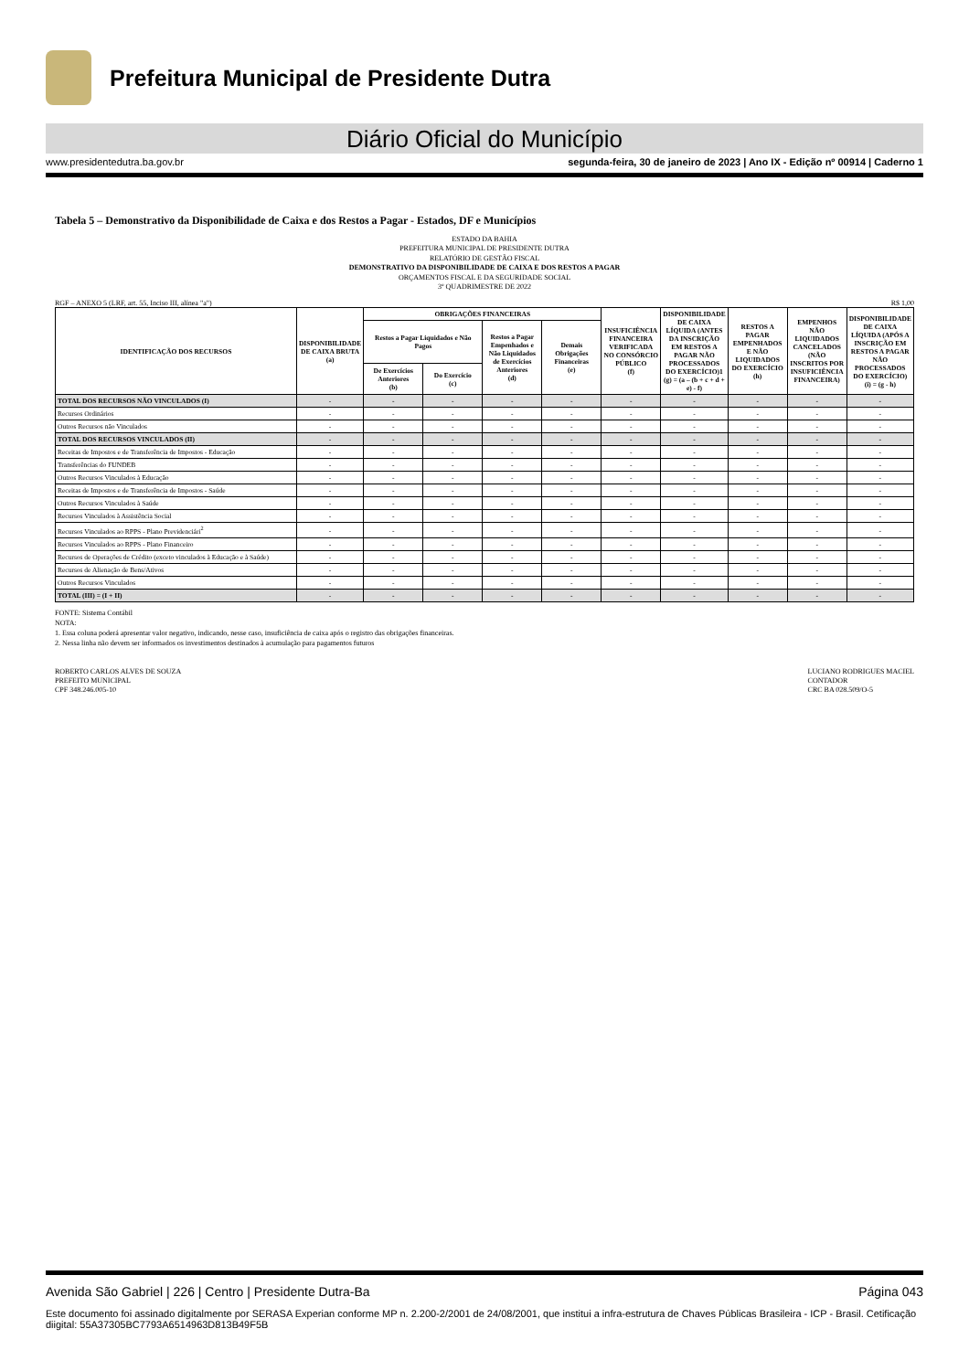Prefeitura Municipal de Presidente Dutra
Diário Oficial do Município
www.presidentedutra.ba.gov.br segunda-feira, 30 de janeiro de 2023 | Ano IX - Edição nº 00914 | Caderno 1
Tabela 5 – Demonstrativo da Disponibilidade de Caixa e dos Restos a Pagar - Estados, DF e Municípios
ESTADO DA BAHIA
PREFEITURA MUNICIPAL DE PRESIDENTE DUTRA
RELATÓRIO DE GESTÃO FISCAL
DEMONSTRATIVO DA DISPONIBILIDADE DE CAIXA E DOS RESTOS A PAGAR
ORÇAMENTOS FISCAL E DA SEGURIDADE SOCIAL
3º QUADRIMESTRE DE 2022
RGF – ANEXO 5 (LRF, art. 55, Inciso III, alínea "a") R$ 1,00
| IDENTIFICAÇÃO DOS RECURSOS | DISPONIBILIDADE DE CAIXA BRUTA (a) | OBRIGAÇÕES FINANCEIRAS | | | | INSUFICIÊNCIA FINANCEIRA VERIFICADA NO CONSÓRCIO PÚBLICO (f) | DISPONIBILIDADE DE CAIXA LÍQUIDA (ANTES DA INSCRIÇÃO EM RESTOS A PAGAR NÃO PROCESSADOS DO EXERCÍCIO)1 (g) = (a – (b + c + d + e) - f) | RESTOS A PAGAR EMPENHADOS E NÃO LIQUIDADOS DO EXERCÍCIO (h) | EMPENHOS NÃO LIQUIDADOS CANCELADOS (NÃO INSCRITOS POR INSUFICIÊNCIA FINANCEIRA) | DISPONIBILIDADE DE CAIXA LÍQUIDA (APÓS A INSCRIÇÃO EM RESTOS A PAGAR NÃO PROCESSADOS DO EXERCÍCIO) (i) = (g - h) |
| --- | --- | --- | --- | --- | --- | --- | --- | --- | --- | --- |
| | | Restos a Pagar Liquidados e Não Pagos | | Restos a Pagar Empenhados e Não Liquidados de Exercícios Anteriores (d) | Demais Obrigações Financeiras (e) | | | | | |
| | | De Exercícios Anteriores (b) | Do Exercício (c) | | | | | | | |
| TOTAL DOS RECURSOS NÃO VINCULADOS (I) | - | - | - | - | - | - | - | - | - | - |
| Recursos Ordinários | - | - | - | - | - | - | - | - | - | - |
| Outros Recursos não Vinculados | - | - | - | - | - | - | - | - | - | - |
| TOTAL DOS RECURSOS VINCULADOS (II) | - | - | - | - | - | - | - | - | - | - |
| Receitas de Impostos e de Transferência de Impostos - Educação | - | - | - | - | - | - | - | - | - | - |
| Transferências do FUNDEB | - | - | - | - | - | - | - | - | - | - |
| Outros Recursos Vinculados à Educação | - | - | - | - | - | - | - | - | - | - |
| Receitas de Impostos e de Transferência de Impostos - Saúde | - | - | - | - | - | - | - | - | - | - |
| Outros Recursos Vinculados à Saúde | - | - | - | - | - | - | - | - | - | - |
| Recursos Vinculados à Assistência Social | - | - | - | - | - | - | - | - | - | - |
| Recursos Vinculados ao RPPS - Plano Previdenciári<sup>2</sup> | - | - | - | - | - | - | - | - | - | - |
| Recursos Vinculados ao RPPS - Plano Financeiro | - | - | - | - | - | - | - | - | - | - |
| Recursos de Operações de Crédito (exceto vinculados à Educação e à Saúde) | - | - | - | - | - | - | - | - | - | - |
| Recursos de Alienação de Bens/Ativos | - | - | - | - | - | - | - | - | - | - |
| Outros Recursos Vinculados | - | - | - | - | - | - | - | - | - | - |
| TOTAL (III) = (I + II) | - | - | - | - | - | - | - | - | - | - |
FONTE: Sistema Contábil
NOTA:
1. Essa coluna poderá apresentar valor negativo, indicando, nesse caso, insuficiência de caixa após o registro das obrigações financeiras.
2. Nessa linha não devem ser informados os investimentos destinados à acumulação para pagamentos futuros
ROBERTO CARLOS ALVES DE SOUZA
PREFEITO MUNICIPAL
CPF 348.246.005-10
LUCIANO RODRIGUES MACIEL
CONTADOR
CRC BA 028.509/O-5
Avenida São Gabriel | 226 | Centro | Presidente Dutra-Ba Página 043
Este documento foi assinado digitalmente por SERASA Experian conforme MP n. 2.200-2/2001 de 24/08/2001, que institui a infra-estrutura de Chaves Públicas Brasileira - ICP - Brasil. Cetificação diigital: 55A37305BC7793A6514963D813B49F5B